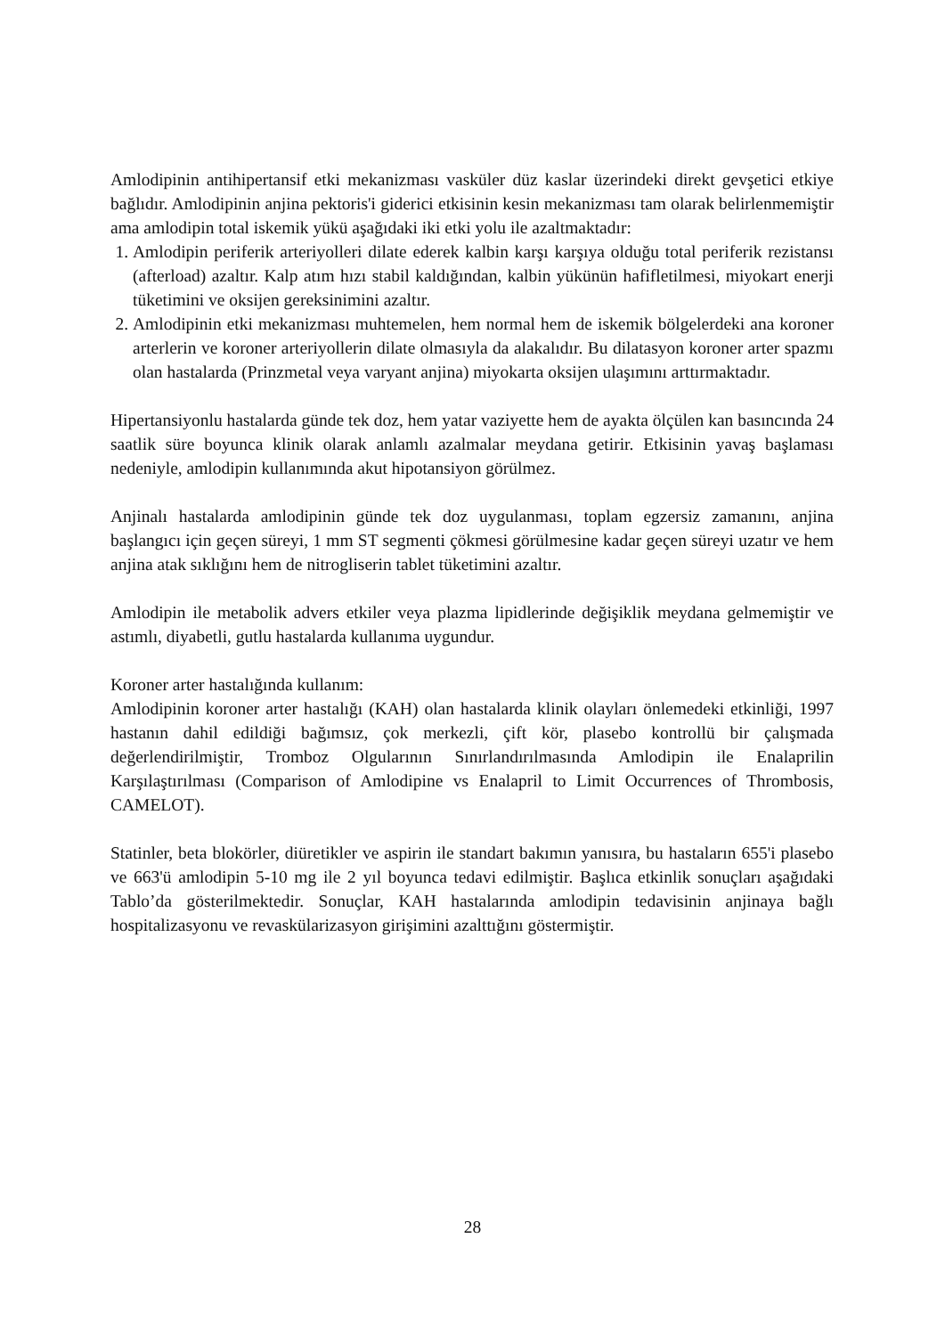Amlodipinin antihipertansif etki mekanizması vasküler düz kaslar üzerindeki direkt gevşetici etkiye bağlıdır. Amlodipinin anjina pektoris'i giderici etkisinin kesin mekanizması tam olarak belirlenmemiştir ama amlodipin total iskemik yükü aşağıdaki iki etki yolu ile azaltmaktadır:
1. Amlodipin periferik arteriyolleri dilate ederek kalbin karşı karşıya olduğu total periferik rezistansı (afterload) azaltır. Kalp atım hızı stabil kaldığından, kalbin yükünün hafifletilmesi, miyokart enerji tüketimini ve oksijen gereksinimini azaltır.
2. Amlodipinin etki mekanizması muhtemelen, hem normal hem de iskemik bölgelerdeki ana koroner arterlerin ve koroner arteriyollerin dilate olmasıyla da alakalıdır. Bu dilatasyon koroner arter spazmı olan hastalarda (Prinzmetal veya varyant anjina) miyokarta oksijen ulaşımını arttırmaktadır.
Hipertansiyonlu hastalarda günde tek doz, hem yatar vaziyette hem de ayakta ölçülen kan basıncında 24 saatlik süre boyunca klinik olarak anlamlı azalmalar meydana getirir. Etkisinin yavaş başlaması nedeniyle, amlodipin kullanımında akut hipotansiyon görülmez.
Anjinalı hastalarda amlodipinin günde tek doz uygulanması, toplam egzersiz zamanını, anjina başlangıcı için geçen süreyi, 1 mm ST segmenti çökmesi görülmesine kadar geçen süreyi uzatır ve hem anjina atak sıklığını hem de nitrogliserin tablet tüketimini azaltır.
Amlodipin ile metabolik advers etkiler veya plazma lipidlerinde değişiklik meydana gelmemiştir ve astımlı, diyabetli, gutlu hastalarda kullanıma uygundur.
Koroner arter hastalığında kullanım:
Amlodipinin koroner arter hastalığı (KAH) olan hastalarda klinik olayları önlemedeki etkinliği, 1997 hastanın dahil edildiği bağımsız, çok merkezli, çift kör, plasebo kontrollü bir çalışmada değerlendirilmiştir, Tromboz Olgularının Sınırlandırılmasında Amlodipin ile Enalaprilin Karşılaştırılması (Comparison of Amlodipine vs Enalapril to Limit Occurrences of Thrombosis, CAMELOT).
Statinler, beta blokörler, diüretikler ve aspirin ile standart bakımın yanısıra, bu hastaların 655'i plasebo ve 663'ü amlodipin 5-10 mg ile 2 yıl boyunca tedavi edilmiştir. Başlıca etkinlik sonuçları aşağıdaki Tablo’da gösterilmektedir. Sonuçlar, KAH hastalarında amlodipin tedavisinin anjinaya bağlı hospitalizasyonu ve revaskülarizasyon girişimini azalttığını göstermiştir.
28